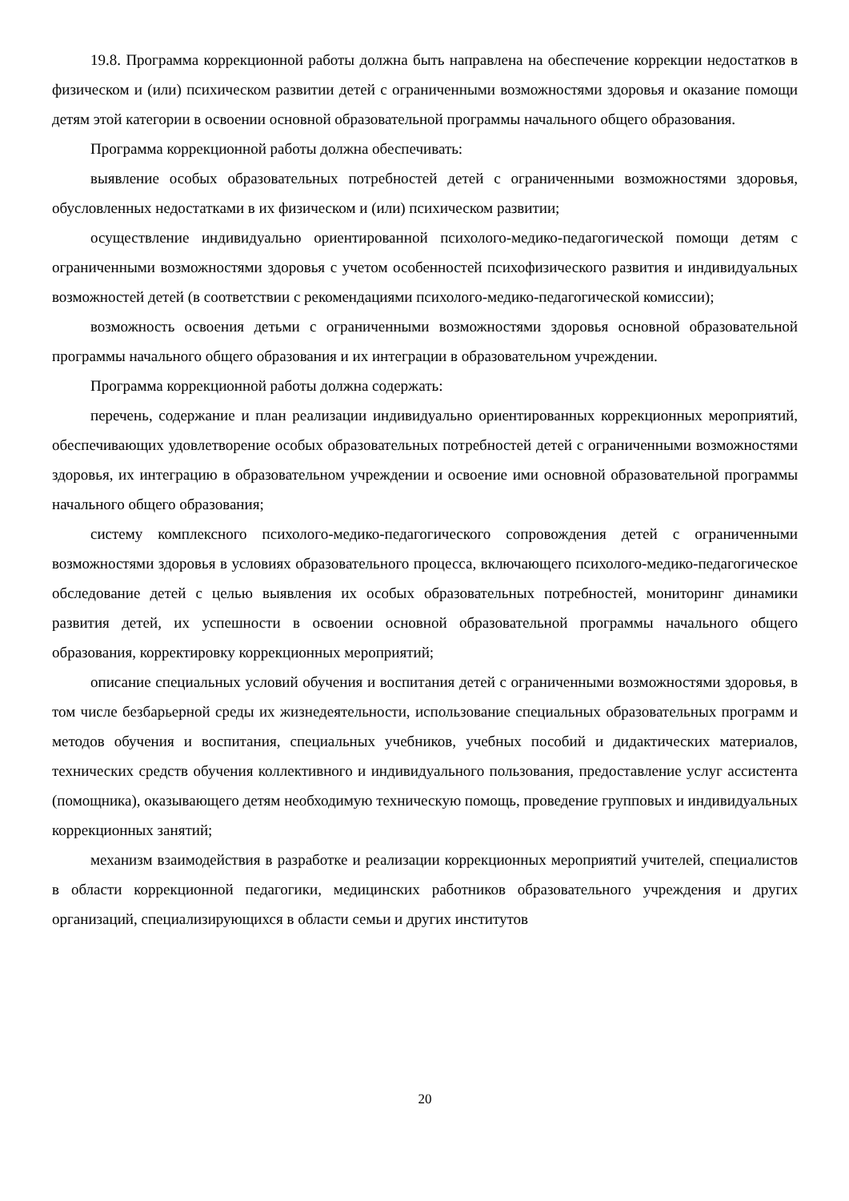19.8. Программа коррекционной работы должна быть направлена на обеспечение коррекции недостатков в физическом и (или) психическом развитии детей с ограниченными возможностями здоровья и оказание помощи детям этой категории в освоении основной образовательной программы начального общего образования.
Программа коррекционной работы должна обеспечивать:
выявление особых образовательных потребностей детей с ограниченными возможностями здоровья, обусловленных недостатками в их физическом и (или) психическом развитии;
осуществление индивидуально ориентированной психолого-медико-педагогической помощи детям с ограниченными возможностями здоровья с учетом особенностей психофизического развития и индивидуальных возможностей детей (в соответствии с рекомендациями психолого-медико-педагогической комиссии);
возможность освоения детьми с ограниченными возможностями здоровья основной образовательной программы начального общего образования и их интеграции в образовательном учреждении.
Программа коррекционной работы должна содержать:
перечень, содержание и план реализации индивидуально ориентированных коррекционных мероприятий, обеспечивающих удовлетворение особых образовательных потребностей детей с ограниченными возможностями здоровья, их интеграцию в образовательном учреждении и освоение ими основной образовательной программы начального общего образования;
систему комплексного психолого-медико-педагогического сопровождения детей с ограниченными возможностями здоровья в условиях образовательного процесса, включающего психолого-медико-педагогическое обследование детей с целью выявления их особых образовательных потребностей, мониторинг динамики развития детей, их успешности в освоении основной образовательной программы начального общего образования, корректировку коррекционных мероприятий;
описание специальных условий обучения и воспитания детей с ограниченными возможностями здоровья, в том числе безбарьерной среды их жизнедеятельности, использование специальных образовательных программ и методов обучения и воспитания, специальных учебников, учебных пособий и дидактических материалов, технических средств обучения коллективного и индивидуального пользования, предоставление услуг ассистента (помощника), оказывающего детям необходимую техническую помощь, проведение групповых и индивидуальных коррекционных занятий;
механизм взаимодействия в разработке и реализации коррекционных мероприятий учителей, специалистов в области коррекционной педагогики, медицинских работников образовательного учреждения и других организаций, специализирующихся в области семьи и других институтов
20